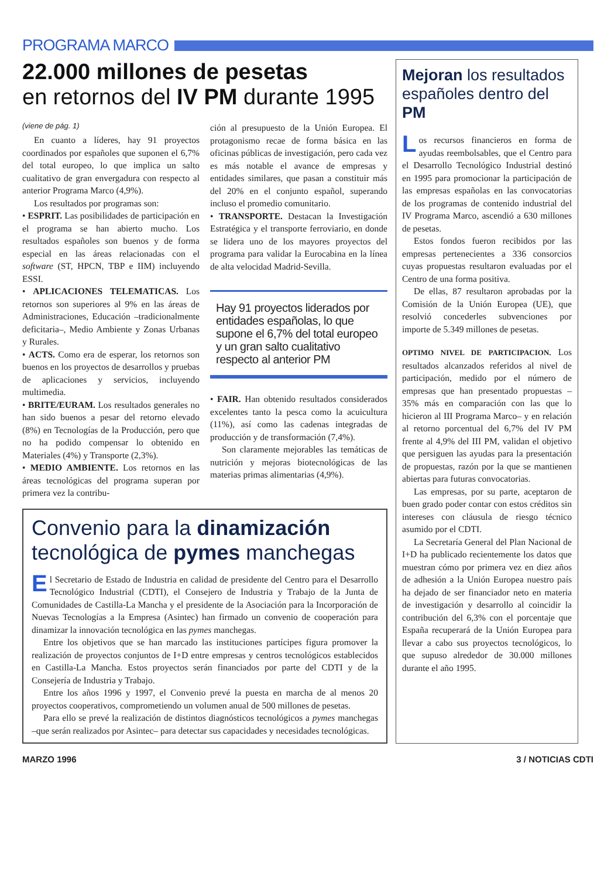PROGRAMA MARCO
22.000 millones de pesetas
en retornos del IV PM durante 1995
(viene de pág. 1)
En cuanto a líderes, hay 91 proyectos coordinados por españoles que suponen el 6,7% del total europeo, lo que implica un salto cualitativo de gran envergadura con respecto al anterior Programa Marco (4,9%).
Los resultados por programas son:
• ESPRIT. Las posibilidades de participación en el programa se han abierto mucho. Los resultados españoles son buenos y de forma especial en las áreas relacionadas con el software (ST, HPCN, TBP e IIM) incluyendo ESSI.
• APLICACIONES TELEMATICAS. Los retornos son superiores al 9% en las áreas de Administraciones, Educación –tradicionalmente deficitaria–, Medio Ambiente y Zonas Urbanas y Rurales.
• ACTS. Como era de esperar, los retornos son buenos en los proyectos de desarrollos y pruebas de aplicaciones y servicios, incluyendo multimedia.
• BRITE/EURAM. Los resultados generales no han sido buenos a pesar del retorno elevado (8%) en Tecnologías de la Producción, pero que no ha podido compensar lo obtenido en Materiales (4%) y Transporte (2,3%).
• MEDIO AMBIENTE. Los retornos en las áreas tecnológicas del programa superan por primera vez la contribu-
ción al presupuesto de la Unión Europea. El protagonismo recae de forma básica en las oficinas públicas de investigación, pero cada vez es más notable el avance de empresas y entidades similares, que pasan a constituir más del 20% en el conjunto español, superando incluso el promedio comunitario.
• TRANSPORTE. Destacan la Investigación Estratégica y el transporte ferroviario, en donde se lidera uno de los mayores proyectos del programa para validar la Eurocabina en la línea de alta velocidad Madrid-Sevilla.
Hay 91 proyectos liderados por entidades españolas, lo que supone el 6,7% del total europeo y un gran salto cualitativo respecto al anterior PM
• FAIR. Han obtenido resultados considerados excelentes tanto la pesca como la acuicultura (11%), así como las cadenas integradas de producción y de transformación (7,4%).
Son claramente mejorables las temáticas de nutrición y mejoras biotecnológicas de las materias primas alimentarias (4,9%).
Convenio para la dinamización
tecnológica de pymes manchegas
El Secretario de Estado de Industria en calidad de presidente del Centro para el Desarrollo Tecnológico Industrial (CDTI), el Consejero de Industria y Trabajo de la Junta de Comunidades de Castilla-La Mancha y el presidente de la Asociación para la Incorporación de Nuevas Tecnologías a la Empresa (Asintec) han firmado un convenio de cooperación para dinamizar la innovación tecnológica en las pymes manchegas.
Entre los objetivos que se han marcado las instituciones partícipes figura promover la realización de proyectos conjuntos de I+D entre empresas y centros tecnológicos establecidos en Castilla-La Mancha. Estos proyectos serán financiados por parte del CDTI y de la Consejería de Industria y Trabajo.
Entre los años 1996 y 1997, el Convenio prevé la puesta en marcha de al menos 20 proyectos cooperativos, comprometiendo un volumen anual de 500 millones de pesetas.
Para ello se prevé la realización de distintos diagnósticos tecnológicos a pymes manchegas –que serán realizados por Asintec– para detectar sus capacidades y necesidades tecnológicas.
Mejoran los resultados españoles dentro del PM
Los recursos financieros en forma de ayudas reembolsables, que el Centro para el Desarrollo Tecnológico Industrial destinó en 1995 para promocionar la participación de las empresas españolas en las convocatorias de los programas de contenido industrial del IV Programa Marco, ascendió a 630 millones de pesetas.
Estos fondos fueron recibidos por las empresas pertenecientes a 336 consorcios cuyas propuestas resultaron evaluadas por el Centro de una forma positiva.
De ellas, 87 resultaron aprobadas por la Comisión de la Unión Europea (UE), que resolvió concederles subvenciones por importe de 5.349 millones de pesetas.
OPTIMO NIVEL DE PARTICIPACION. Los resultados alcanzados referidos al nivel de participación, medido por el número de empresas que han presentado propuestas –35% más en comparación con las que lo hicieron al III Programa Marco– y en relación al retorno porcentual del 6,7% del IV PM frente al 4,9% del III PM, validan el objetivo que persiguen las ayudas para la presentación de propuestas, razón por la que se mantienen abiertas para futuras convocatorias.
Las empresas, por su parte, aceptaron de buen grado poder contar con estos créditos sin intereses con cláusula de riesgo técnico asumido por el CDTI.
La Secretaría General del Plan Nacional de I+D ha publicado recientemente los datos que muestran cómo por primera vez en diez años de adhesión a la Unión Europea nuestro país ha dejado de ser financiador neto en materia de investigación y desarrollo al coincidir la contribución del 6,3% con el porcentaje que España recuperará de la Unión Europea para llevar a cabo sus proyectos tecnológicos, lo que supuso alrededor de 30.000 millones durante el año 1995.
MARZO 1996 3 / NOTICIAS CDTI